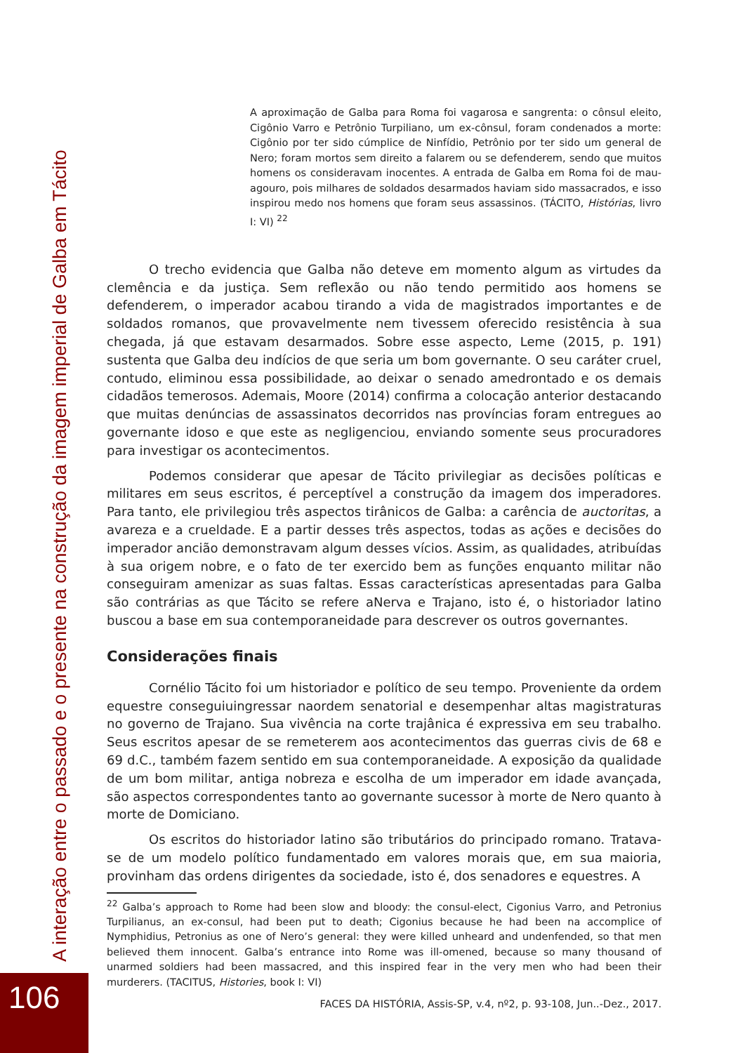A interação entre o passado e o presente na construção da imagem imperial de Galba em Tácito
A aproximação de Galba para Roma foi vagarosa e sangrenta: o cônsul eleito, Cigônio Varro e Petrônio Turpiliano, um ex-cônsul, foram condenados a morte: Cigônio por ter sido cúmplice de Ninfídio, Petrônio por ter sido um general de Nero; foram mortos sem direito a falarem ou se defenderem, sendo que muitos homens os consideravam inocentes. A entrada de Galba em Roma foi de mau-agouro, pois milhares de soldados desarmados haviam sido massacrados, e isso inspirou medo nos homens que foram seus assassinos. (TÁCITO, Histórias, livro I: VI) <sup>22</sup>
O trecho evidencia que Galba não deteve em momento algum as virtudes da clemência e da justiça. Sem reflexão ou não tendo permitido aos homens se defenderem, o imperador acabou tirando a vida de magistrados importantes e de soldados romanos, que provavelmente nem tivessem oferecido resistência à sua chegada, já que estavam desarmados. Sobre esse aspecto, Leme (2015, p. 191) sustenta que Galba deu indícios de que seria um bom governante. O seu caráter cruel, contudo, eliminou essa possibilidade, ao deixar o senado amedrontado e os demais cidadãos temerosos. Ademais, Moore (2014) confirma a colocação anterior destacando que muitas denúncias de assassinatos decorridos nas províncias foram entregues ao governante idoso e que este as negligenciou, enviando somente seus procuradores para investigar os acontecimentos.
Podemos considerar que apesar de Tácito privilegiar as decisões políticas e militares em seus escritos, é perceptível a construção da imagem dos imperadores. Para tanto, ele privilegiou três aspectos tirânicos de Galba: a carência de auctoritas, a avareza e a crueldade. E a partir desses três aspectos, todas as ações e decisões do imperador ancião demonstravam algum desses vícios. Assim, as qualidades, atribuídas à sua origem nobre, e o fato de ter exercido bem as funções enquanto militar não conseguiram amenizar as suas faltas. Essas características apresentadas para Galba são contrárias as que Tácito se refere aNerva e Trajano, isto é, o historiador latino buscou a base em sua contemporaneidade para descrever os outros governantes.
Considerações finais
Cornélio Tácito foi um historiador e político de seu tempo. Proveniente da ordem equestre conseguiuingressar naordem senatorial e desempenhar altas magistraturas no governo de Trajano. Sua vivência na corte trajânica é expressiva em seu trabalho. Seus escritos apesar de se remeterem aos acontecimentos das guerras civis de 68 e 69 d.C., também fazem sentido em sua contemporaneidade. A exposição da qualidade de um bom militar, antiga nobreza e escolha de um imperador em idade avançada, são aspectos correspondentes tanto ao governante sucessor à morte de Nero quanto à morte de Domiciano.
Os escritos do historiador latino são tributários do principado romano. Tratava-se de um modelo político fundamentado em valores morais que, em sua maioria, provinham das ordens dirigentes da sociedade, isto é, dos senadores e equestres. A
<sup>22</sup> Galba’s approach to Rome had been slow and bloody: the consul-elect, Cigonius Varro, and Petronius Turpilianus, an ex-consul, had been put to death; Cigonius because he had been na accomplice of Nymphidius, Petronius as one of Nero’s general: they were killed unheard and undenfended, so that men believed them innocent. Galba’s entrance into Rome was ill-omened, because so many thousand of unarmed soldiers had been massacred, and this inspired fear in the very men who had been their murderers. (TACITUS, Histories, book I: VI)
FACES DA HISTÓRIA, Assis-SP, v.4, nº2, p. 93-108, Jun..-Dez., 2017.
106